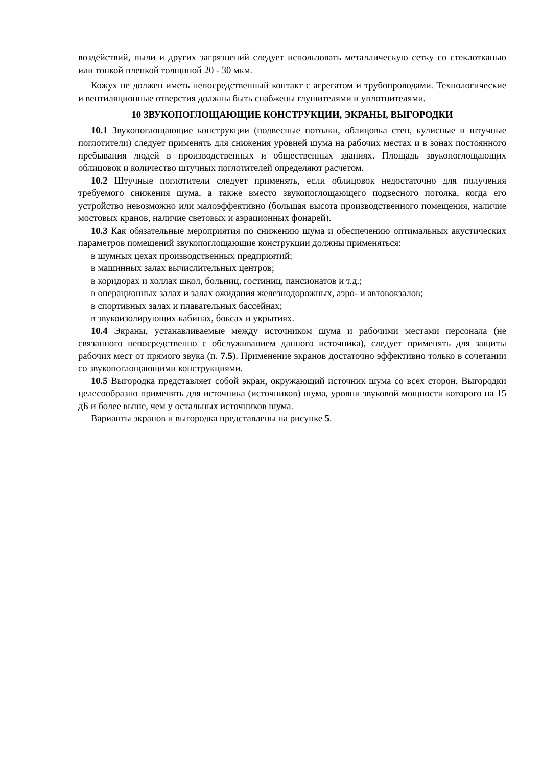воздействий, пыли и других загрязнений следует использовать металлическую сетку со стеклотканью или тонкой пленкой толщиной 20 - 30 мкм.
Кожух не должен иметь непосредственный контакт с агрегатом и трубопроводами. Технологические и вентиляционные отверстия должны быть снабжены глушителями и уплотнителями.
10 ЗВУКОПОГЛОЩАЮЩИЕ КОНСТРУКЦИИ, ЭКРАНЫ, ВЫГОРОДКИ
10.1 Звукопоглощающие конструкции (подвесные потолки, облицовка стен, кулисные и штучные поглотители) следует применять для снижения уровней шума на рабочих местах и в зонах постоянного пребывания людей в производственных и общественных зданиях. Площадь звукопоглощающих облицовок и количество штучных поглотителей определяют расчетом.
10.2 Штучные поглотители следует применять, если облицовок недостаточно для получения требуемого снижения шума, а также вместо звукопоглощающего подвесного потолка, когда его устройство невозможно или малоэффективно (большая высота производственного помещения, наличие мостовых кранов, наличие световых и аэрационных фонарей).
10.3 Как обязательные мероприятия по снижению шума и обеспечению оптимальных акустических параметров помещений звукопоглощающие конструкции должны применяться:
в шумных цехах производственных предприятий;
в машинных залах вычислительных центров;
в коридорах и холлах школ, больниц, гостиниц, пансионатов и т.д.;
в операционных залах и залах ожидания железнодорожных, аэро- и автовокзалов;
в спортивных залах и плавательных бассейнах;
в звукоизолирующих кабинах, боксах и укрытиях.
10.4 Экраны, устанавливаемые между источником шума и рабочими местами персонала (не связанного непосредственно с обслуживанием данного источника), следует применять для защиты рабочих мест от прямого звука (п. 7.5). Применение экранов достаточно эффективно только в сочетании со звукопоглощающими конструкциями.
10.5 Выгородка представляет собой экран, окружающий источник шума со всех сторон. Выгородки целесообразно применять для источника (источников) шума, уровни звуковой мощности которого на 15 дБ и более выше, чем у остальных источников шума.
Варианты экранов и выгородка представлены на рисунке 5.